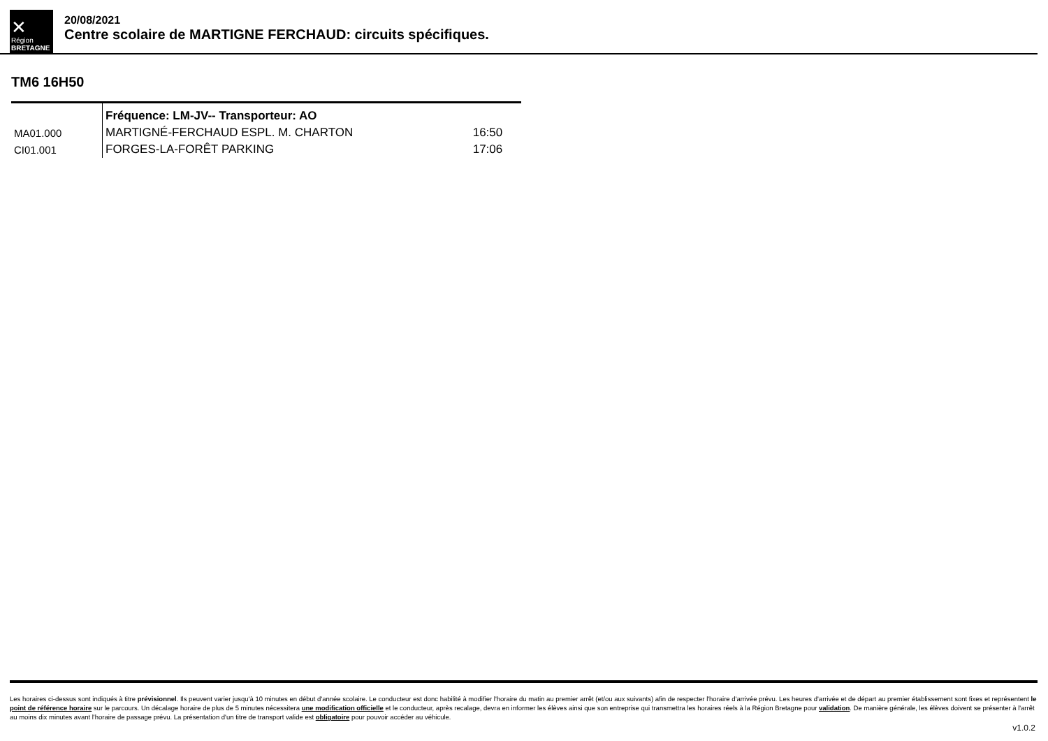✕
Région
BRETAGNE
20/08/2021
Centre scolaire de MARTIGNE FERCHAUD: circuits spécifiques.
TM6 16H50
| | Fréquence: LM-JV-- Transporteur: AO | |
| MA01.000 | MARTIGNÉ-FERCHAUD ESPL. M. CHARTON | 16:50 |
| CI01.001 | FORGES-LA-FORÊT PARKING | 17:06 |
Les horaires ci-dessus sont indiqués à titre prévisionnel. Ils peuvent varier jusqu'à 10 minutes en début d'année scolaire. Le conducteur est donc habilité à modifier l'horaire du matin au premier arrêt (et/ou aux suivants) afin de respecter l'horaire d'arrivée prévu. Les heures d'arrivée et de départ au premier établissement sont fixes et représentent le point de référence horaire sur le parcours. Un décalage horaire de plus de 5 minutes nécessitera une modification officielle et le conducteur, après recalage, devra en informer les élèves ainsi que son entreprise qui transmettra les horaires réels à la Région Bretagne pour validation. De manière générale, les élèves doivent se présenter à l'arrêt au moins dix minutes avant l'horaire de passage prévu. La présentation d'un titre de transport valide est obligatoire pour pouvoir accéder au véhicule.
v1.0.2